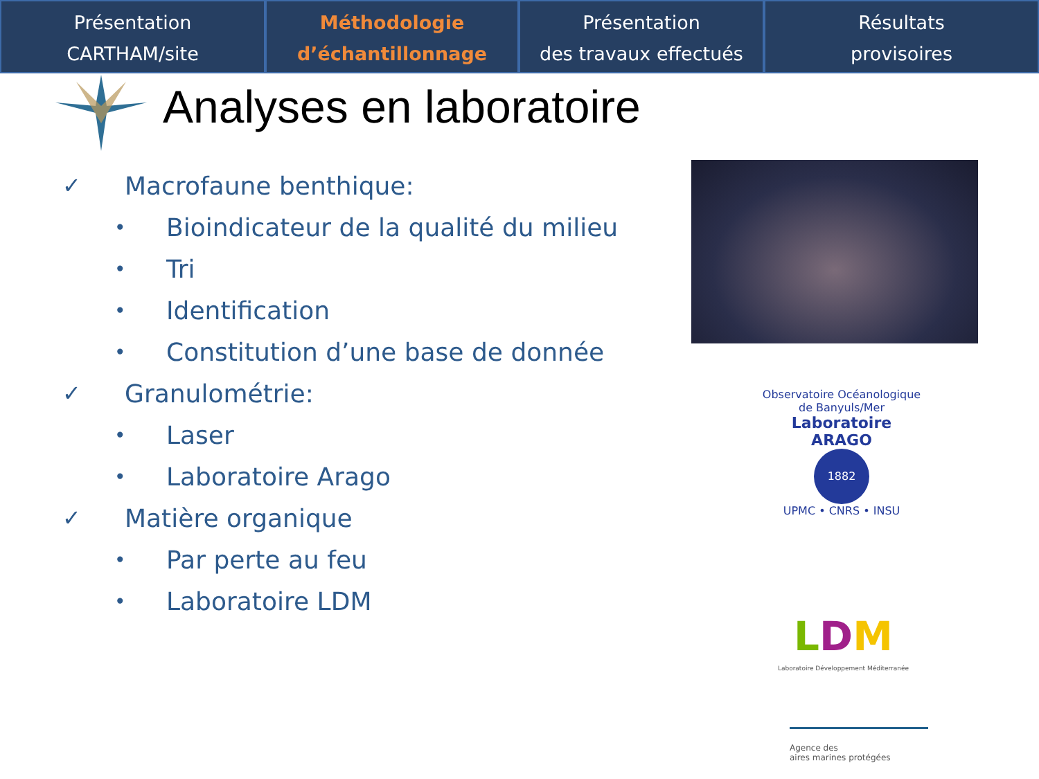Présentation
CARTHAM/site
Méthodologie
d’échantillonnage
Présentation
des travaux effectués
Résultats
provisoires
Analyses en laboratoire
✓ Macrofaune benthique:
• Bioindicateur de la qualité du milieu
• Tri
• Identification
• Constitution d’une base de donnée
✓ Granulométrie:
• Laser
• Laboratoire Arago
✓ Matière organique
• Par perte au feu
• Laboratoire LDM
Observatoire Océanologique de Banyuls/Mer
Laboratoire ARAGO
1882
UPMC • CNRS • INSU
LDM
Laboratoire Développement Méditerranée
Agence des
aires marines protégées